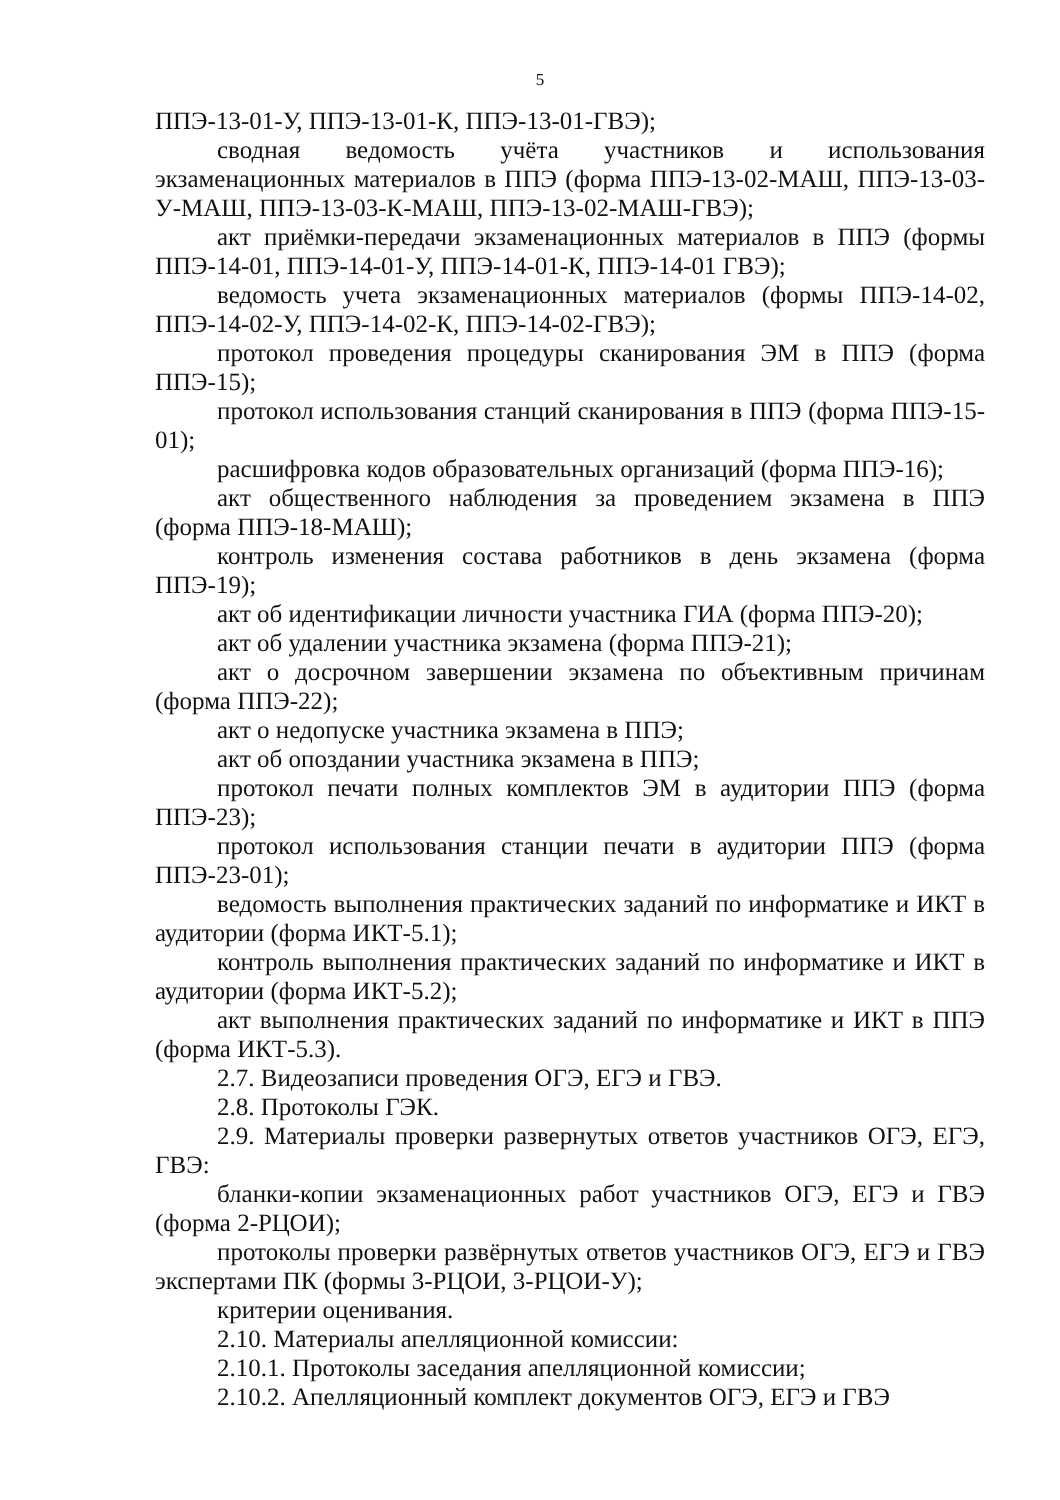5
ППЭ-13-01-У, ППЭ-13-01-К, ППЭ-13-01-ГВЭ);
сводная ведомость учёта участников и использования экзаменационных материалов в ППЭ (форма ППЭ-13-02-МАШ, ППЭ-13-03-У-МАШ, ППЭ-13-03-К-МАШ, ППЭ-13-02-МАШ-ГВЭ);
акт приёмки-передачи экзаменационных материалов в ППЭ (формы ППЭ-14-01, ППЭ-14-01-У, ППЭ-14-01-К, ППЭ-14-01 ГВЭ);
ведомость учета экзаменационных материалов (формы ППЭ-14-02, ППЭ-14-02-У, ППЭ-14-02-К, ППЭ-14-02-ГВЭ);
протокол проведения процедуры сканирования ЭМ в ППЭ (форма ППЭ-15);
протокол использования станций сканирования в ППЭ (форма ППЭ-15-01);
расшифровка кодов образовательных организаций (форма ППЭ-16);
акт общественного наблюдения за проведением экзамена в ППЭ (форма ППЭ-18-МАШ);
контроль изменения состава работников в день экзамена (форма ППЭ-19);
акт об идентификации личности участника ГИА (форма ППЭ-20);
акт об удалении участника экзамена (форма ППЭ-21);
акт о досрочном завершении экзамена по объективным причинам (форма ППЭ-22);
акт о недопуске участника экзамена в ППЭ;
акт об опоздании участника экзамена в ППЭ;
протокол печати полных комплектов ЭМ в аудитории ППЭ (форма ППЭ-23);
протокол использования станции печати в аудитории ППЭ (форма ППЭ-23-01);
ведомость выполнения практических заданий по информатике и ИКТ в аудитории (форма ИКТ-5.1);
контроль выполнения практических заданий по информатике и ИКТ в аудитории (форма ИКТ-5.2);
акт выполнения практических заданий по информатике и ИКТ в ППЭ (форма ИКТ-5.3).
2.7. Видеозаписи проведения ОГЭ, ЕГЭ и ГВЭ.
2.8. Протоколы ГЭК.
2.9. Материалы проверки развернутых ответов участников ОГЭ, ЕГЭ, ГВЭ:
бланки-копии экзаменационных работ участников ОГЭ, ЕГЭ и ГВЭ (форма 2-РЦОИ);
протоколы проверки развёрнутых ответов участников ОГЭ, ЕГЭ и ГВЭ экспертами ПК (формы 3-РЦОИ, 3-РЦОИ-У);
критерии оценивания.
2.10. Материалы апелляционной комиссии:
2.10.1. Протоколы заседания апелляционной комиссии;
2.10.2. Апелляционный комплект документов ОГЭ, ЕГЭ и ГВЭ